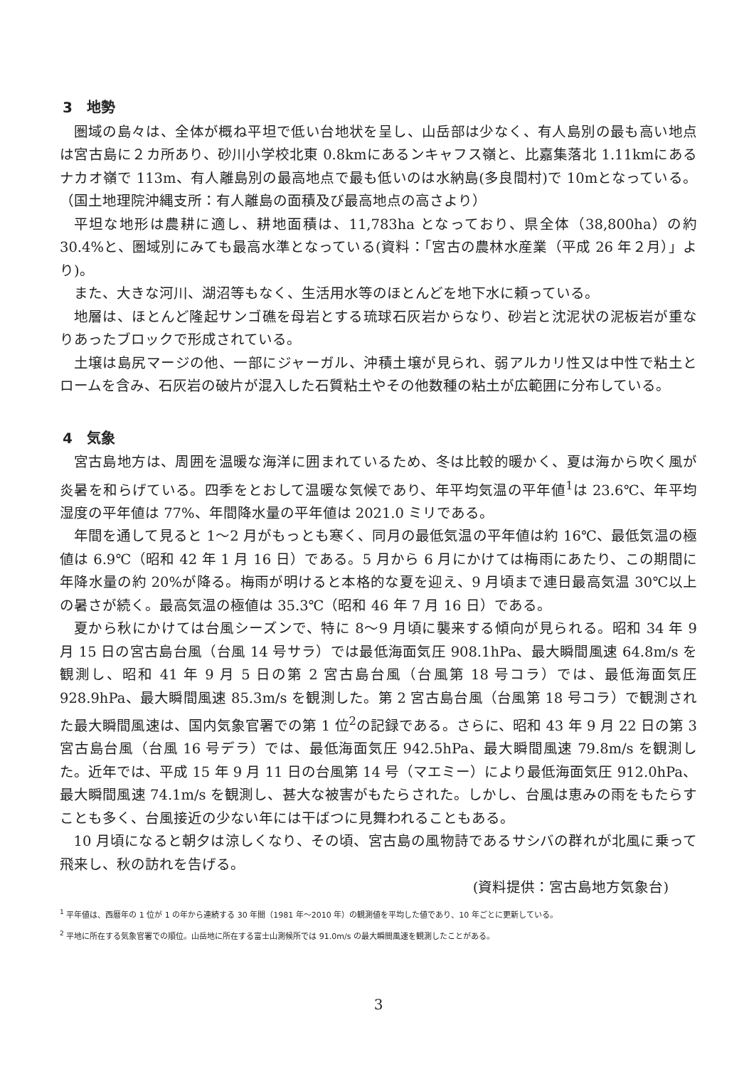3　地勢
圏域の島々は、全体が概ね平坦で低い台地状を呈し、山岳部は少なく、有人島別の最も高い地点は宮古島に２カ所あり、砂川小学校北東 0.8kmにあるンキャフス嶺と、比嘉集落北 1.11kmにあるナカオ嶺で 113m、有人離島別の最高地点で最も低いのは水納島(多良間村)で 10mとなっている。（国土地理院沖縄支所：有人離島の面積及び最高地点の高さより）
平坦な地形は農耕に適し、耕地面積は、11,783ha となっており、県全体（38,800ha）の約 30.4%と、圏域別にみても最高水準となっている(資料：「宮古の農林水産業（平成 26 年２月）」より)。
また、大きな河川、湖沼等もなく、生活用水等のほとんどを地下水に頼っている。
地層は、ほとんど隆起サンゴ礁を母岩とする琉球石灰岩からなり、砂岩と沈泥状の泥板岩が重なりあったブロックで形成されている。
土壌は島尻マージの他、一部にジャーガル、沖積土壌が見られ、弱アルカリ性又は中性で粘土とロームを含み、石灰岩の破片が混入した石質粘土やその他数種の粘土が広範囲に分布している。
4　気象
宮古島地方は、周囲を温暖な海洋に囲まれているため、冬は比較的暖かく、夏は海から吹く風が炎暑を和らげている。四季をとおして温暖な気候であり、年平均気温の平年値<sup>1</sup>は 23.6℃、年平均湿度の平年値は 77%、年間降水量の平年値は 2021.0 ミリである。
年間を通して見ると 1～2 月がもっとも寒く、同月の最低気温の平年値は約 16℃、最低気温の極値は 6.9℃（昭和 42 年 1 月 16 日）である。5 月から 6 月にかけては梅雨にあたり、この期間に年降水量の約 20%が降る。梅雨が明けると本格的な夏を迎え、9 月頃まで連日最高気温 30℃以上の暑さが続く。最高気温の極値は 35.3℃（昭和 46 年 7 月 16 日）である。
夏から秋にかけては台風シーズンで、特に 8～9 月頃に襲来する傾向が見られる。昭和 34 年 9 月 15 日の宮古島台風（台風 14 号サラ）では最低海面気圧 908.1hPa、最大瞬間風速 64.8m/s を観測し、昭和 41 年 9 月 5 日の第 2 宮古島台風（台風第 18 号コラ）では、最低海面気圧 928.9hPa、最大瞬間風速 85.3m/s を観測した。第 2 宮古島台風（台風第 18 号コラ）で観測された最大瞬間風速は、国内気象官署での第 1 位<sup>2</sup>の記録である。さらに、昭和 43 年 9 月 22 日の第 3 宮古島台風（台風 16 号デラ）では、最低海面気圧 942.5hPa、最大瞬間風速 79.8m/s を観測した。近年では、平成 15 年 9 月 11 日の台風第 14 号（マエミー）により最低海面気圧 912.0hPa、最大瞬間風速 74.1m/s を観測し、甚大な被害がもたらされた。しかし、台風は恵みの雨をもたらすことも多く、台風接近の少ない年には干ばつに見舞われることもある。
10 月頃になると朝夕は涼しくなり、その頃、宮古島の風物詩であるサシバの群れが北風に乗って飛来し、秋の訪れを告げる。
(資料提供：宮古島地方気象台)
<sup>1</sup> 平年値は、西暦年の 1 位が 1 の年から連続する 30 年間（1981 年～2010 年）の観測値を平均した値であり、10 年ごとに更新している。
<sup>2</sup> 平地に所在する気象官署での順位。山岳地に所在する富士山測候所では 91.0m/s の最大瞬間風速を観測したことがある。
3